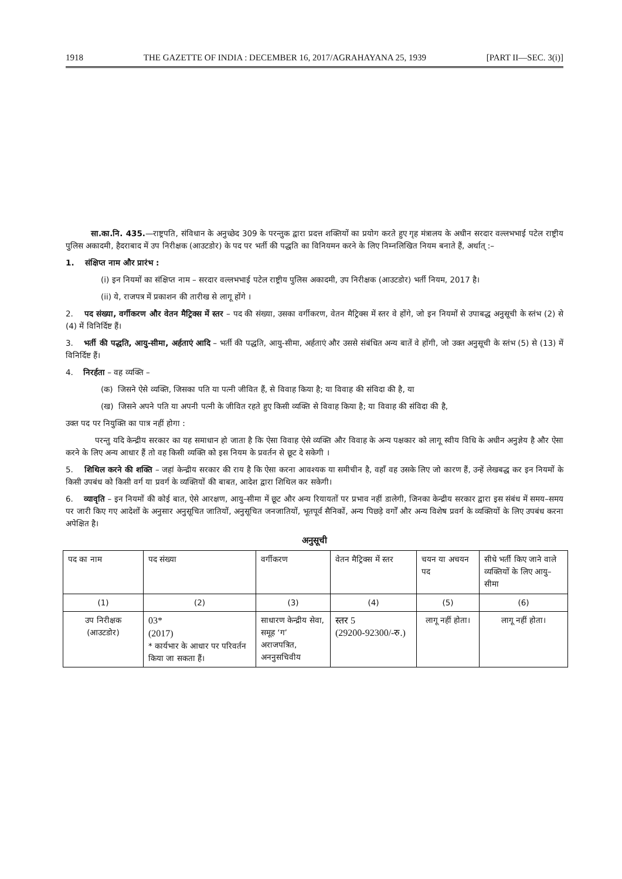1918 THE GAZETTE OF INDIA : DECEMBER 16, 2017/AGRAHAYANA 25, 1939 [PART II—SEC. 3(i)]
सा.का.नि. 435.—राष्ट्रपति, संविधान के अनुच्छेद 309 के परन्तुक द्वारा प्रदत्त शक्तियों का प्रयोग करते हुए गृह मंत्रालय के अधीन सरदार वल्लभभाई पटेल राष्ट्रीय पुलिस अकादमी, हैदराबाद में उप निरीक्षक (आउटडोर) के पद पर भर्ती की पद्धति का विनियमन करने के लिए निम्नलिखित नियम बनाते हैं, अर्थात् :–
1. संक्षिप्त नाम और प्रारंभ :
(i) इन नियमों का संक्षिप्त नाम – सरदार वल्लभभाई पटेल राष्ट्रीय पुलिस अकादमी, उप निरीक्षक (आउटडोर) भर्ती नियम, 2017 है।
(ii) ये, राजपत्र में प्रकाशन की तारीख से लागू होंगे ।
2. पद संख्या, वर्गीकरण और वेतन मैट्रिक्स में स्तर – पद की संख्या, उसका वर्गीकरण, वेतन मैट्रिक्स में स्तर वे होंगे, जो इन नियमों से उपाबद्ध अनुसूची के स्तंभ (2) से (4) में विनिर्दिष्ट हैं।
3. भर्ती की पद्धति, आयु-सीमा, अर्हताएं आदि – भर्ती की पद्धति, आयु-सीमा, अर्हताएं और उससे संबंधित अन्य बातें वे होंगी, जो उक्त अनुसूची के स्तंभ (5) से (13) में विनिर्दिष्ट हैं।
4. निरर्हता – वह व्यक्ति –
(क) जिसने ऐसे व्यक्ति, जिसका पति या पत्नी जीवित हैं, से विवाह किया है; या विवाह की संविदा की है, या
(ख) जिसने अपने पति या अपनी पत्नी के जीवित रहते हुए किसी व्यक्ति से विवाह किया है; या विवाह की संविदा की है,
उक्त पद पर नियुक्ति का पात्र नहीं होगा :
परन्तु यदि केन्द्रीय सरकार का यह समाधान हो जाता है कि ऐसा विवाह ऐसे व्यक्ति और विवाह के अन्य पक्षकार को लागू स्वीय विधि के अधीन अनुज्ञेय है और ऐसा करने के लिए अन्य आधार हैं तो वह किसी व्यक्ति को इस नियम के प्रवर्तन से छूट दे सकेगी ।
5. शिथिल करने की शक्ति – जहां केन्द्रीय सरकार की राय है कि ऐसा करना आवश्यक या समीचीन है, वहाँ वह उसके लिए जो कारण हैं, उन्हें लेखबद्ध कर इन नियमों के किसी उपबंध को किसी वर्ग या प्रवर्ग के व्यक्तियों की बाबत, आदेश द्वारा शिथिल कर सकेगी।
6. व्यावृति – इन नियमों की कोई बात, ऐसे आरक्षण, आयु–सीमा में छूट और अन्य रियायतों पर प्रभाव नहीं डालेगी, जिनका केन्द्रीय सरकार द्वारा इस संबंध में समय–समय पर जारी किए गए आदेशों के अनुसार अनुसूचित जातियों, अनुसूचित जनजातियों, भूतपूर्व सैनिकों, अन्य पिछड़े वर्गों और अन्य विशेष प्रवर्ग के व्यक्तियों के लिए उपबंध करना अपेक्षित है।
अनुसूची
| पद का नाम | पद संख्या | वर्गीकरण | वेतन मैट्रिक्स में स्तर | चयन या अचयन पद | सीधे भर्ती किए जाने वाले व्यक्तियों के लिए आयु–सीमा |
| (1) | (2) | (3) | (4) | (5) | (6) |
| उप निरीक्षक (आउटडोर) | 03* (2017) * कार्यभार के आधार पर परिवर्तन किया जा सकता हैं। | साधारण केन्द्रीय सेवा, समूह ‘ग’ अराजपत्रित, अननुसचिवीय | स्तर 5 (29200-92300/-रु.) | लागू नहीं होता। | लागू नहीं होता। |